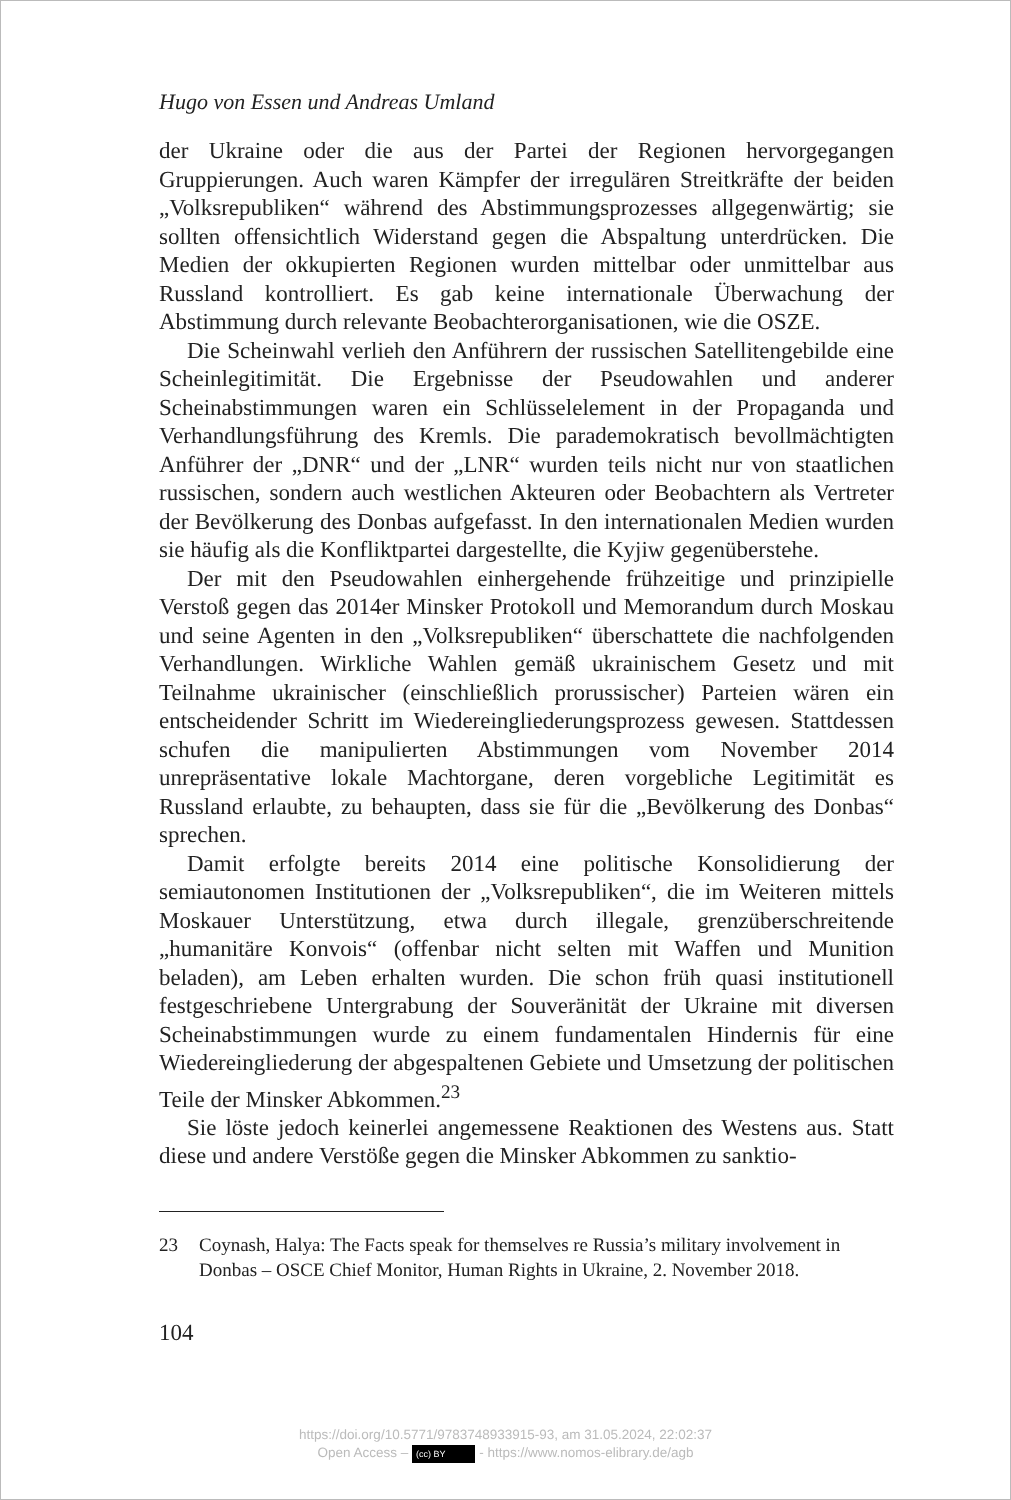Hugo von Essen und Andreas Umland
der Ukraine oder die aus der Partei der Regionen hervorgegangen Gruppierungen. Auch waren Kämpfer der irregulären Streitkräfte der beiden „Volksrepubliken“ während des Abstimmungsprozesses allgegenwärtig; sie sollten offensichtlich Widerstand gegen die Abspaltung unterdrücken. Die Medien der okkupierten Regionen wurden mittelbar oder unmittelbar aus Russland kontrolliert. Es gab keine internationale Überwachung der Abstimmung durch relevante Beobachterorganisationen, wie die OSZE.
Die Scheinwahl verlieh den Anführern der russischen Satellitengebilde eine Scheinlegitimität. Die Ergebnisse der Pseudowahlen und anderer Scheinabstimmungen waren ein Schlüsselelement in der Propaganda und Verhandlungsführung des Kremls. Die parademokratisch bevollmächtigten Anführer der „DNR“ und der „LNR“ wurden teils nicht nur von staatlichen russischen, sondern auch westlichen Akteuren oder Beobachtern als Vertreter der Bevölkerung des Donbas aufgefasst. In den internationalen Medien wurden sie häufig als die Konfliktpartei dargestellte, die Kyjiw gegenüberstehe.
Der mit den Pseudowahlen einhergehende frühzeitige und prinzipielle Verstoß gegen das 2014er Minsker Protokoll und Memorandum durch Moskau und seine Agenten in den „Volksrepubliken“ überschattete die nachfolgenden Verhandlungen. Wirkliche Wahlen gemäß ukrainischem Gesetz und mit Teilnahme ukrainischer (einschließlich prorussischer) Parteien wären ein entscheidender Schritt im Wiedereingliederungsprozess gewesen. Stattdessen schufen die manipulierten Abstimmungen vom November 2014 unrepräsentative lokale Machtorgane, deren vorgebliche Legitimität es Russland erlaubte, zu behaupten, dass sie für die „Bevölkerung des Donbas“ sprechen.
Damit erfolgte bereits 2014 eine politische Konsolidierung der semiautonomen Institutionen der „Volksrepubliken“, die im Weiteren mittels Moskauer Unterstützung, etwa durch illegale, grenzüberschreitende „humanitäre Konvois“ (offenbar nicht selten mit Waffen und Munition beladen), am Leben erhalten wurden. Die schon früh quasi institutionell festgeschriebene Untergrabung der Souveränität der Ukraine mit diversen Scheinabstimmungen wurde zu einem fundamentalen Hindernis für eine Wiedereingliederung der abgespaltenen Gebiete und Umsetzung der politischen Teile der Minsker Abkommen.<sup>23</sup>
Sie löste jedoch keinerlei angemessene Reaktionen des Westens aus. Statt diese und andere Verstöße gegen die Minsker Abkommen zu sanktio-
23 Coynash, Halya: The Facts speak for themselves re Russia’s military involvement in Donbas – OSCE Chief Monitor, Human Rights in Ukraine, 2. November 2018.
104
https://doi.org/10.5771/9783748933915-93, am 31.05.2024, 22:02:37
Open Access – (cc) BY - https://www.nomos-elibrary.de/agb